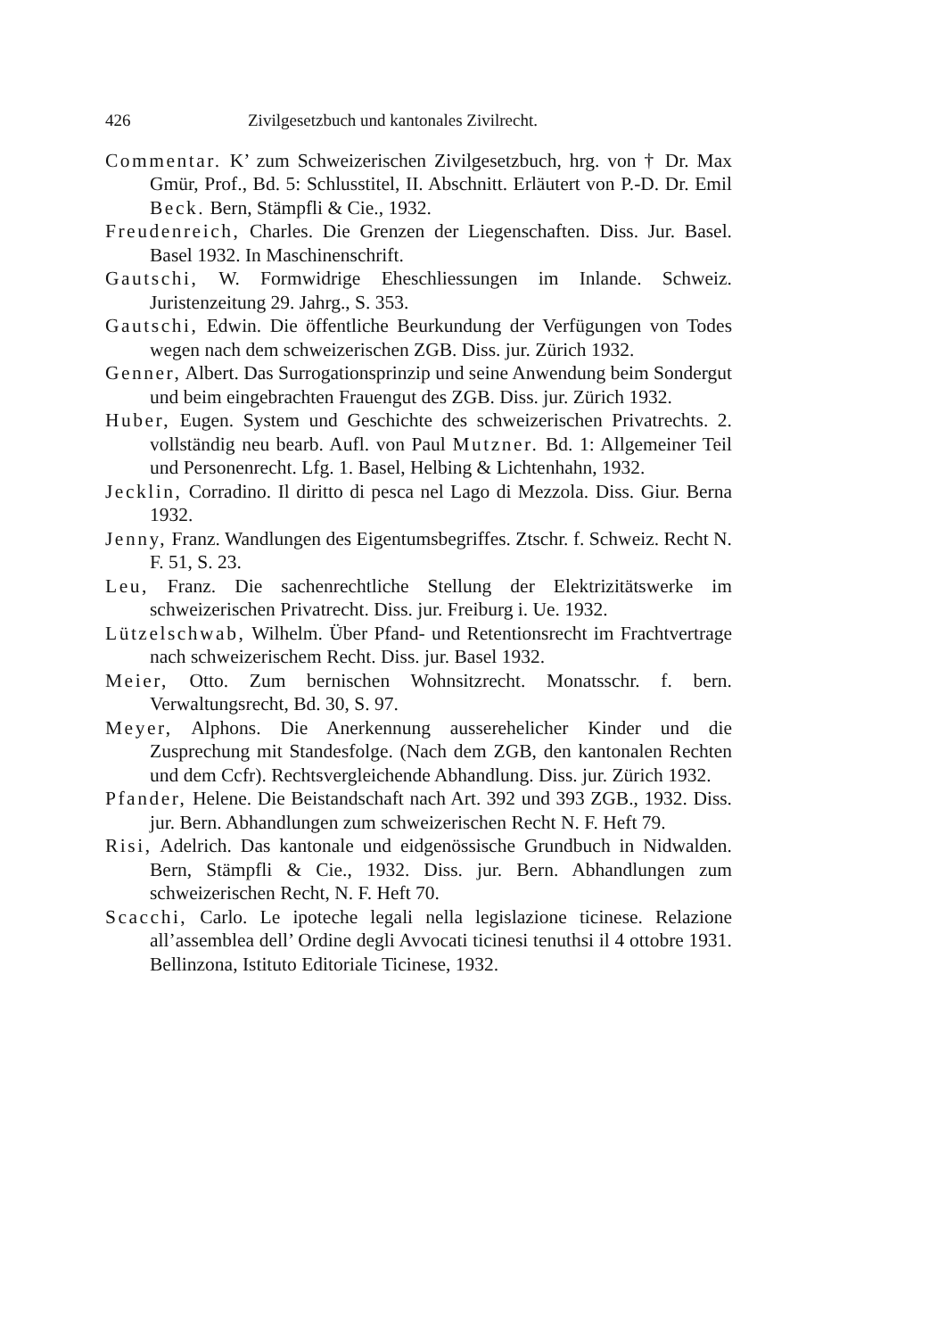426 Zivilgesetzbuch und kantonales Zivilrecht.
Commentar. K’ zum Schweizerischen Zivilgesetzbuch, hrg. von † Dr. Max Gmür, Prof., Bd. 5: Schlusstitel, II. Abschnitt. Erläutert von P.-D. Dr. Emil Beck. Bern, Stämpfli & Cie., 1932.
Freudenreich, Charles. Die Grenzen der Liegenschaften. Diss. Jur. Basel. Basel 1932. In Maschinenschrift.
Gautschi, W. Formwidrige Eheschliessungen im Inlande. Schweiz. Juristenzeitung 29. Jahrg., S. 353.
Gautschi, Edwin. Die öffentliche Beurkundung der Verfügungen von Todes wegen nach dem schweizerischen ZGB. Diss. jur. Zürich 1932.
Genner, Albert. Das Surrogationsprinzip und seine Anwendung beim Sondergut und beim eingebrachten Frauengut des ZGB. Diss. jur. Zürich 1932.
Huber, Eugen. System und Geschichte des schweizerischen Privatrechts. 2. vollständig neu bearb. Aufl. von Paul Mutzner. Bd. 1: Allgemeiner Teil und Personenrecht. Lfg. 1. Basel, Helbing & Lichtenhahn, 1932.
Jecklin, Corradino. Il diritto di pesca nel Lago di Mezzola. Diss. Giur. Berna 1932.
Jenny, Franz. Wandlungen des Eigentumsbegriffes. Ztschr. f. Schweiz. Recht N. F. 51, S. 23.
Leu, Franz. Die sachenrechtliche Stellung der Elektrizitätswerke im schweizerischen Privatrecht. Diss. jur. Freiburg i. Ue. 1932.
Lützelschwab, Wilhelm. Über Pfand- und Retentionsrecht im Frachtvertrage nach schweizerischem Recht. Diss. jur. Basel 1932.
Meier, Otto. Zum bernischen Wohnsitzrecht. Monatsschr. f. bern. Verwaltungsrecht, Bd. 30, S. 97.
Meyer, Alphons. Die Anerkennung ausserehelicher Kinder und die Zusprechung mit Standesfolge. (Nach dem ZGB, den kantonalen Rechten und dem Ccfr). Rechtsvergleichende Abhandlung. Diss. jur. Zürich 1932.
Pfander, Helene. Die Beistandschaft nach Art. 392 und 393 ZGB., 1932. Diss. jur. Bern. Abhandlungen zum schweizerischen Recht N. F. Heft 79.
Risi, Adelrich. Das kantonale und eidgenössische Grundbuch in Nidwalden. Bern, Stämpfli & Cie., 1932. Diss. jur. Bern. Abhandlungen zum schweizerischen Recht, N. F. Heft 70.
Scacchi, Carlo. Le ipoteche legali nella legislazione ticinese. Relazione all’assemblea dell’ Ordine degli Avvocati ticinesi tenuthsi il 4 ottobre 1931. Bellinzona, Istituto Editoriale Ticinese, 1932.